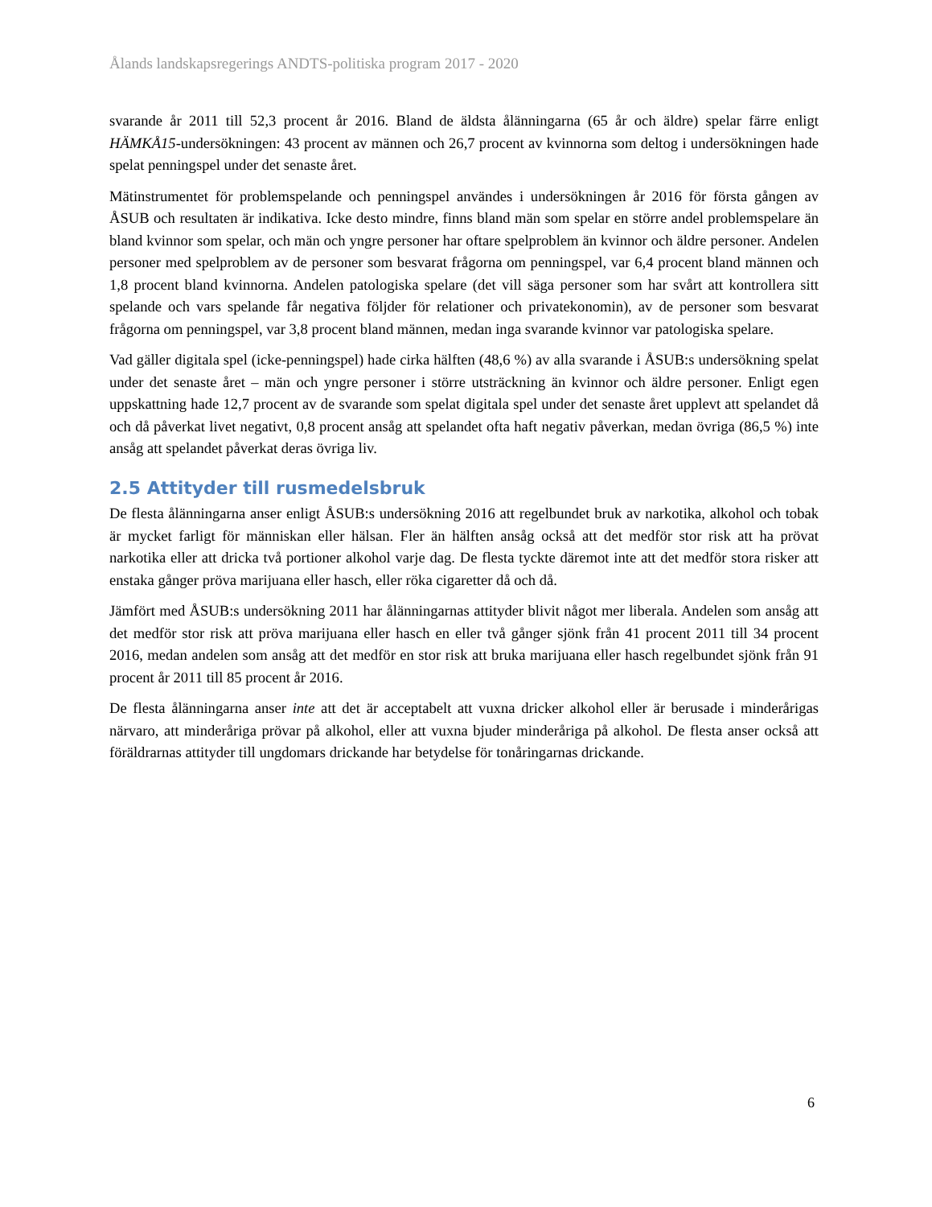Ålands landskapsregerings ANDTS-politiska program 2017 - 2020
svarande år 2011 till 52,3 procent år 2016. Bland de äldsta ålänningarna (65 år och äldre) spelar färre enligt HÄMKÅ15-undersökningen: 43 procent av männen och 26,7 procent av kvinnorna som deltog i undersökningen hade spelat penningspel under det senaste året.
Mätinstrumentet för problemspelande och penningspel användes i undersökningen år 2016 för första gången av ÅSUB och resultaten är indikativa. Icke desto mindre, finns bland män som spelar en större andel problemspelare än bland kvinnor som spelar, och män och yngre personer har oftare spelproblem än kvinnor och äldre personer. Andelen personer med spelproblem av de personer som besvarat frågorna om penningspel, var 6,4 procent bland männen och 1,8 procent bland kvinnorna. Andelen patologiska spelare (det vill säga personer som har svårt att kontrollera sitt spelande och vars spelande får negativa följder för relationer och privatekonomin), av de personer som besvarat frågorna om penningspel, var 3,8 procent bland männen, medan inga svarande kvinnor var patologiska spelare.
Vad gäller digitala spel (icke-penningspel) hade cirka hälften (48,6 %) av alla svarande i ÅSUB:s undersökning spelat under det senaste året – män och yngre personer i större utsträckning än kvinnor och äldre personer. Enligt egen uppskattning hade 12,7 procent av de svarande som spelat digitala spel under det senaste året upplevt att spelandet då och då påverkat livet negativt, 0,8 procent ansåg att spelandet ofta haft negativ påverkan, medan övriga (86,5 %) inte ansåg att spelandet påverkat deras övriga liv.
2.5 Attityder till rusmedelsbruk
De flesta ålänningarna anser enligt ÅSUB:s undersökning 2016 att regelbundet bruk av narkotika, alkohol och tobak är mycket farligt för människan eller hälsan. Fler än hälften ansåg också att det medför stor risk att ha prövat narkotika eller att dricka två portioner alkohol varje dag. De flesta tyckte däremot inte att det medför stora risker att enstaka gånger pröva marijuana eller hasch, eller röka cigaretter då och då.
Jämfört med ÅSUB:s undersökning 2011 har ålänningarnas attityder blivit något mer liberala. Andelen som ansåg att det medför stor risk att pröva marijuana eller hasch en eller två gånger sjönk från 41 procent 2011 till 34 procent 2016, medan andelen som ansåg att det medför en stor risk att bruka marijuana eller hasch regelbundet sjönk från 91 procent år 2011 till 85 procent år 2016.
De flesta ålänningarna anser inte att det är acceptabelt att vuxna dricker alkohol eller är berusade i minderårigas närvaro, att minderåriga prövar på alkohol, eller att vuxna bjuder minderåriga på alkohol. De flesta anser också att föräldrarnas attityder till ungdomars drickande har betydelse för tonåringarnas drickande.
6